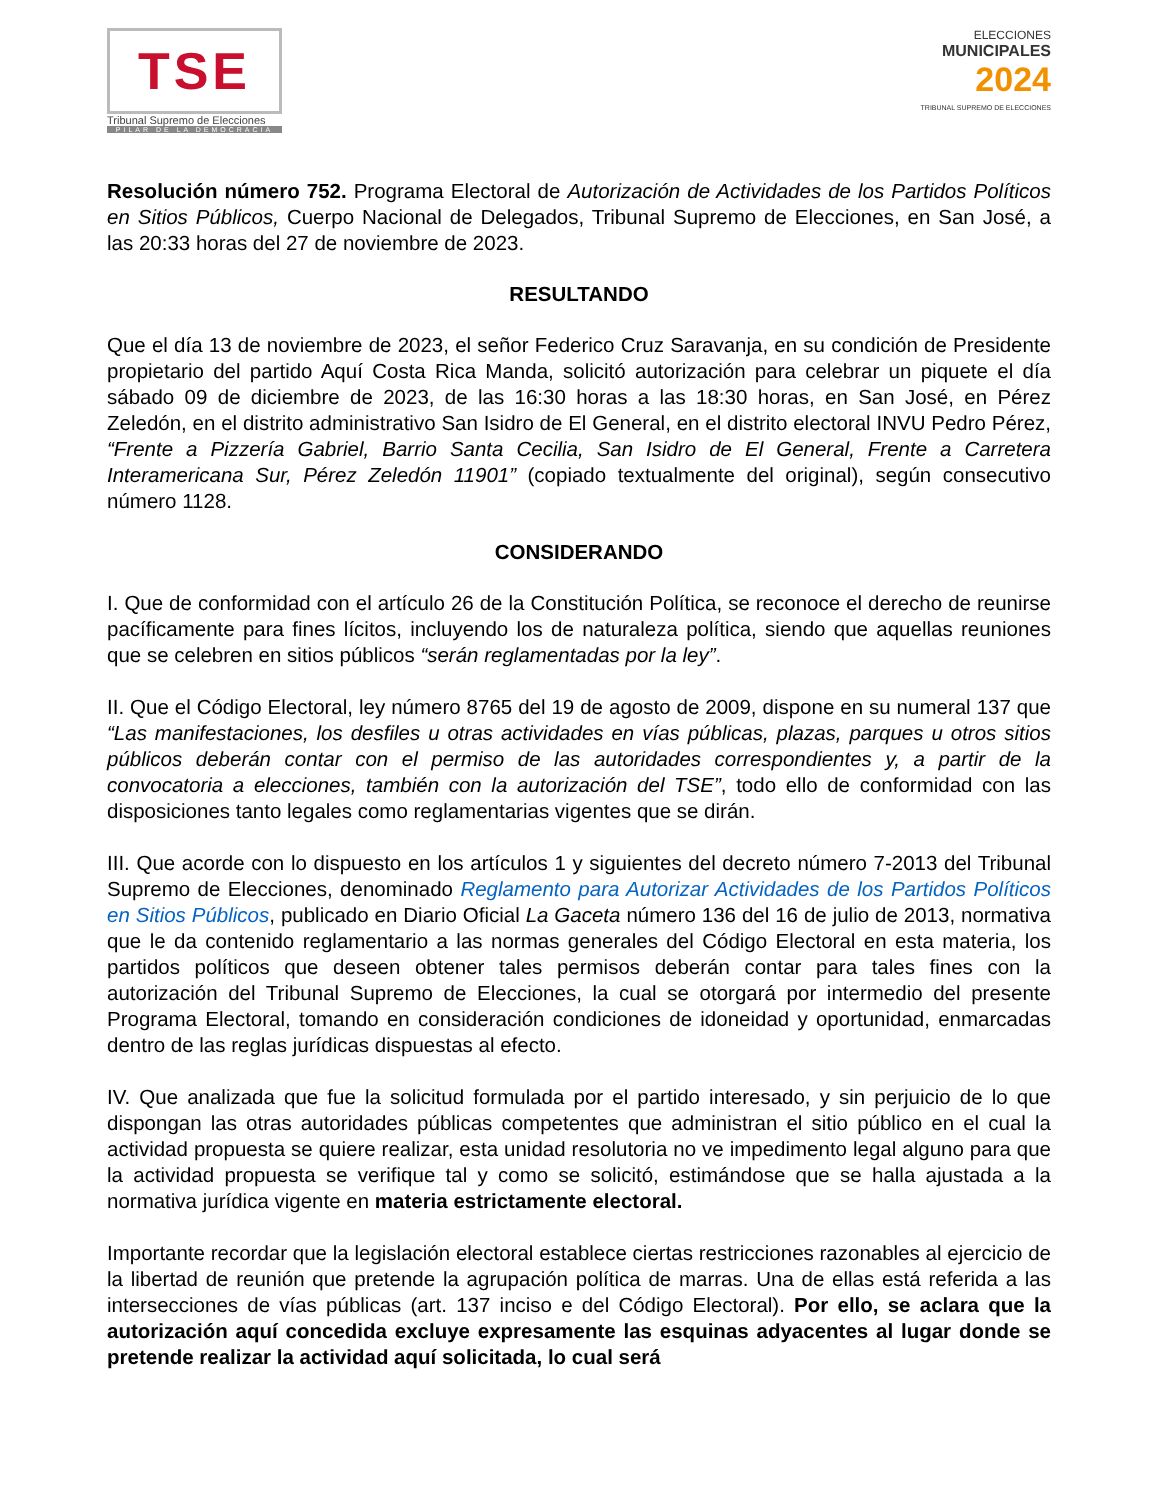TSE
Tribunal Supremo de Elecciones
PILAR DE LA DEMOCRACIA
ELECCIONES
MUNICIPALES
2024
TRIBUNAL SUPREMO DE ELECCIONES
Resolución número 752. Programa Electoral de Autorización de Actividades de los Partidos Políticos en Sitios Públicos, Cuerpo Nacional de Delegados, Tribunal Supremo de Elecciones, en San José, a las 20:33 horas del 27 de noviembre de 2023.
RESULTANDO
Que el día 13 de noviembre de 2023, el señor Federico Cruz Saravanja, en su condición de Presidente propietario del partido Aquí Costa Rica Manda, solicitó autorización para celebrar un piquete el día sábado 09 de diciembre de 2023, de las 16:30 horas a las 18:30 horas, en San José, en Pérez Zeledón, en el distrito administrativo San Isidro de El General, en el distrito electoral INVU Pedro Pérez, “Frente a Pizzería Gabriel, Barrio Santa Cecilia, San Isidro de El General, Frente a Carretera Interamericana Sur, Pérez Zeledón 11901” (copiado textualmente del original), según consecutivo número 1128.
CONSIDERANDO
I. Que de conformidad con el artículo 26 de la Constitución Política, se reconoce el derecho de reunirse pacíficamente para fines lícitos, incluyendo los de naturaleza política, siendo que aquellas reuniones que se celebren en sitios públicos “serán reglamentadas por la ley”.
II. Que el Código Electoral, ley número 8765 del 19 de agosto de 2009, dispone en su numeral 137 que “Las manifestaciones, los desfiles u otras actividades en vías públicas, plazas, parques u otros sitios públicos deberán contar con el permiso de las autoridades correspondientes y, a partir de la convocatoria a elecciones, también con la autorización del TSE”, todo ello de conformidad con las disposiciones tanto legales como reglamentarias vigentes que se dirán.
III. Que acorde con lo dispuesto en los artículos 1 y siguientes del decreto número 7-2013 del Tribunal Supremo de Elecciones, denominado Reglamento para Autorizar Actividades de los Partidos Políticos en Sitios Públicos, publicado en Diario Oficial La Gaceta número 136 del 16 de julio de 2013, normativa que le da contenido reglamentario a las normas generales del Código Electoral en esta materia, los partidos políticos que deseen obtener tales permisos deberán contar para tales fines con la autorización del Tribunal Supremo de Elecciones, la cual se otorgará por intermedio del presente Programa Electoral, tomando en consideración condiciones de idoneidad y oportunidad, enmarcadas dentro de las reglas jurídicas dispuestas al efecto.
IV. Que analizada que fue la solicitud formulada por el partido interesado, y sin perjuicio de lo que dispongan las otras autoridades públicas competentes que administran el sitio público en el cual la actividad propuesta se quiere realizar, esta unidad resolutoria no ve impedimento legal alguno para que la actividad propuesta se verifique tal y como se solicitó, estimándose que se halla ajustada a la normativa jurídica vigente en materia estrictamente electoral.
Importante recordar que la legislación electoral establece ciertas restricciones razonables al ejercicio de la libertad de reunión que pretende la agrupación política de marras. Una de ellas está referida a las intersecciones de vías públicas (art. 137 inciso e del Código Electoral). Por ello, se aclara que la autorización aquí concedida excluye expresamente las esquinas adyacentes al lugar donde se pretende realizar la actividad aquí solicitada, lo cual será